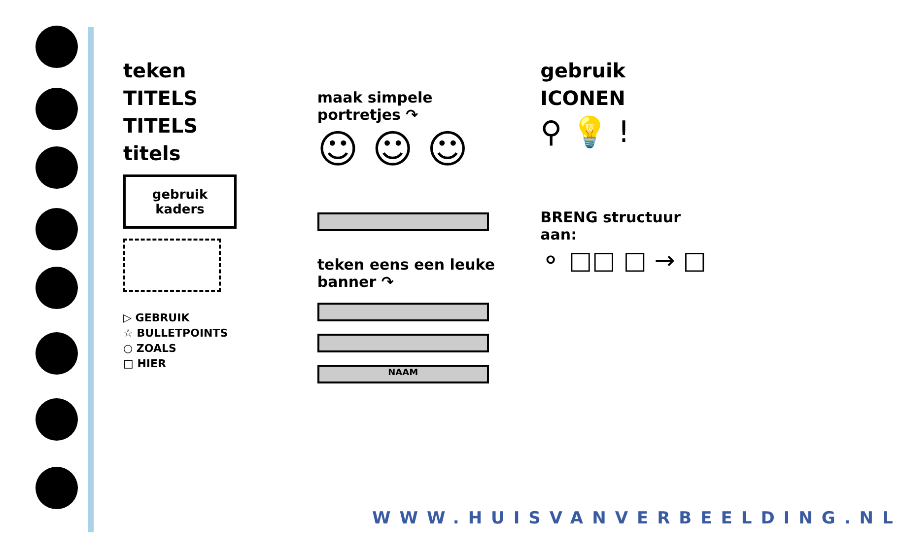teken
TITELS
TITELS
titels
gebruik kaders
▷ GEBRUIK
☆ BULLETPOINTS
○ ZOALS
□ HIER
maak simpele portretjes ↷
☺ ☺ ☺
teken eens een leuke banner ↷
NAAM
gebruik
ICONEN
⚲ 💡 !
BRENG structuur aan:
⚬ □□ □ → □
WWW.HUISVANVERBEELDING.NL